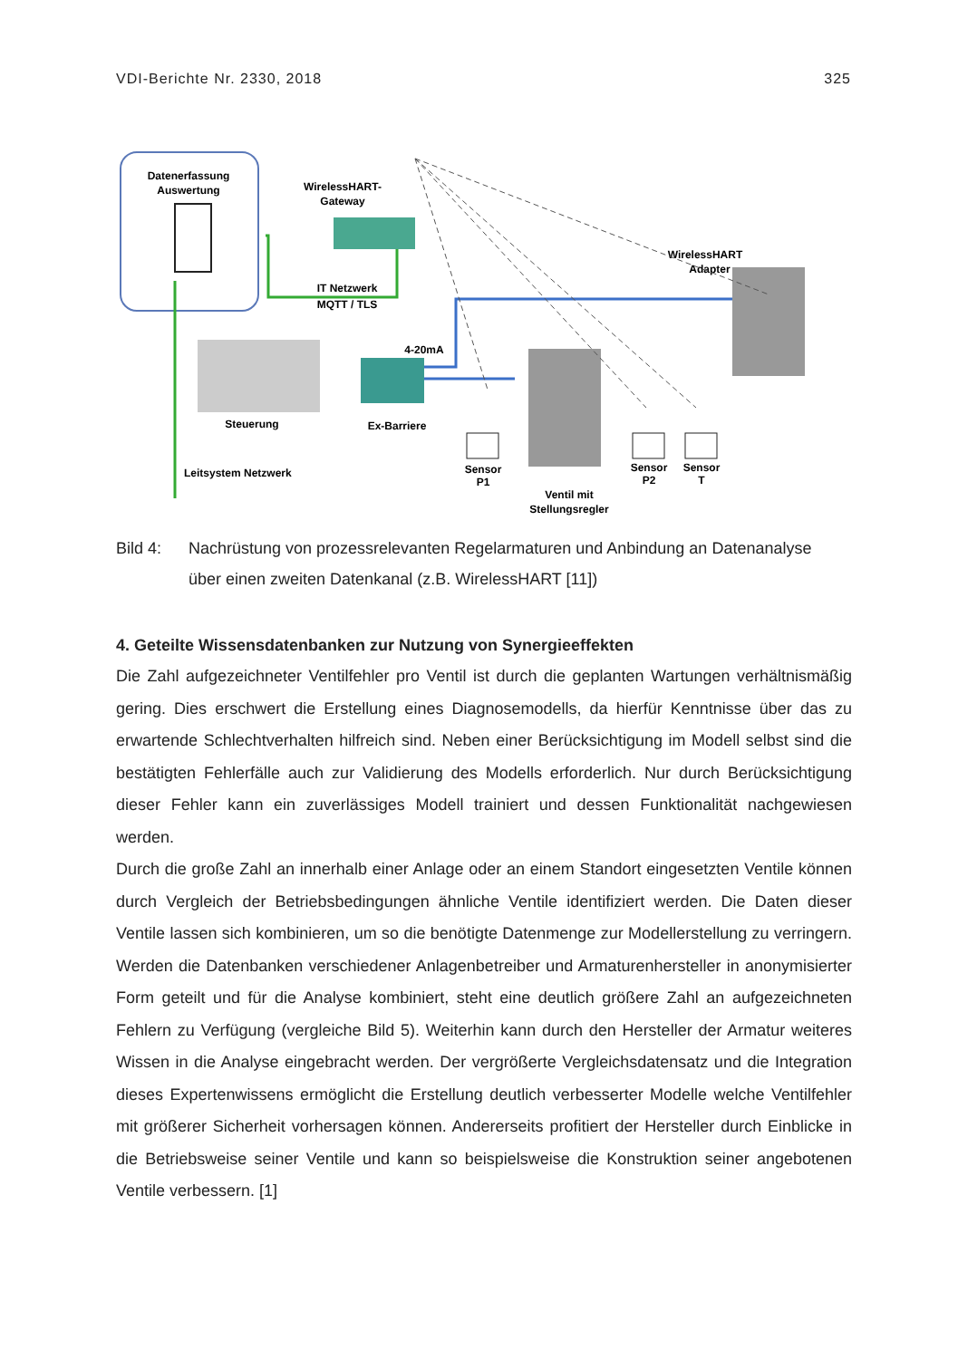VDI-Berichte Nr. 2330, 2018 325
Datenerfassung
Auswertung
WirelessHART-
Gateway
IT Netzwerk
MQTT / TLS
Steuerung
Ex-Barriere
4-20mA
WirelessHART
Adapter
Sensor
P1
Sensor
P2
Sensor
T
Ventil mit
Stellungsregler
Leitsystem Netzwerk
Bild 4: Nachrüstung von prozessrelevanten Regelarmaturen und Anbindung an Datenanalyse über einen zweiten Datenkanal (z.B. WirelessHART [11])
4. Geteilte Wissensdatenbanken zur Nutzung von Synergieeffekten
Die Zahl aufgezeichneter Ventilfehler pro Ventil ist durch die geplanten Wartungen verhältnismäßig gering. Dies erschwert die Erstellung eines Diagnosemodells, da hierfür Kenntnisse über das zu erwartende Schlechtverhalten hilfreich sind. Neben einer Berücksichtigung im Modell selbst sind die bestätigten Fehlerfälle auch zur Validierung des Modells erforderlich. Nur durch Berücksichtigung dieser Fehler kann ein zuverlässiges Modell trainiert und dessen Funktionalität nachgewiesen werden.
Durch die große Zahl an innerhalb einer Anlage oder an einem Standort eingesetzten Ventile können durch Vergleich der Betriebsbedingungen ähnliche Ventile identifiziert werden. Die Daten dieser Ventile lassen sich kombinieren, um so die benötigte Datenmenge zur Modellerstellung zu verringern. Werden die Datenbanken verschiedener Anlagenbetreiber und Armaturenhersteller in anonymisierter Form geteilt und für die Analyse kombiniert, steht eine deutlich größere Zahl an aufgezeichneten Fehlern zu Verfügung (vergleiche Bild 5). Weiterhin kann durch den Hersteller der Armatur weiteres Wissen in die Analyse eingebracht werden. Der vergrößerte Vergleichsdatensatz und die Integration dieses Expertenwissens ermöglicht die Erstellung deutlich verbesserter Modelle welche Ventilfehler mit größerer Sicherheit vorhersagen können. Andererseits profitiert der Hersteller durch Einblicke in die Betriebsweise seiner Ventile und kann so beispielsweise die Konstruktion seiner angebotenen Ventile verbessern. [1]